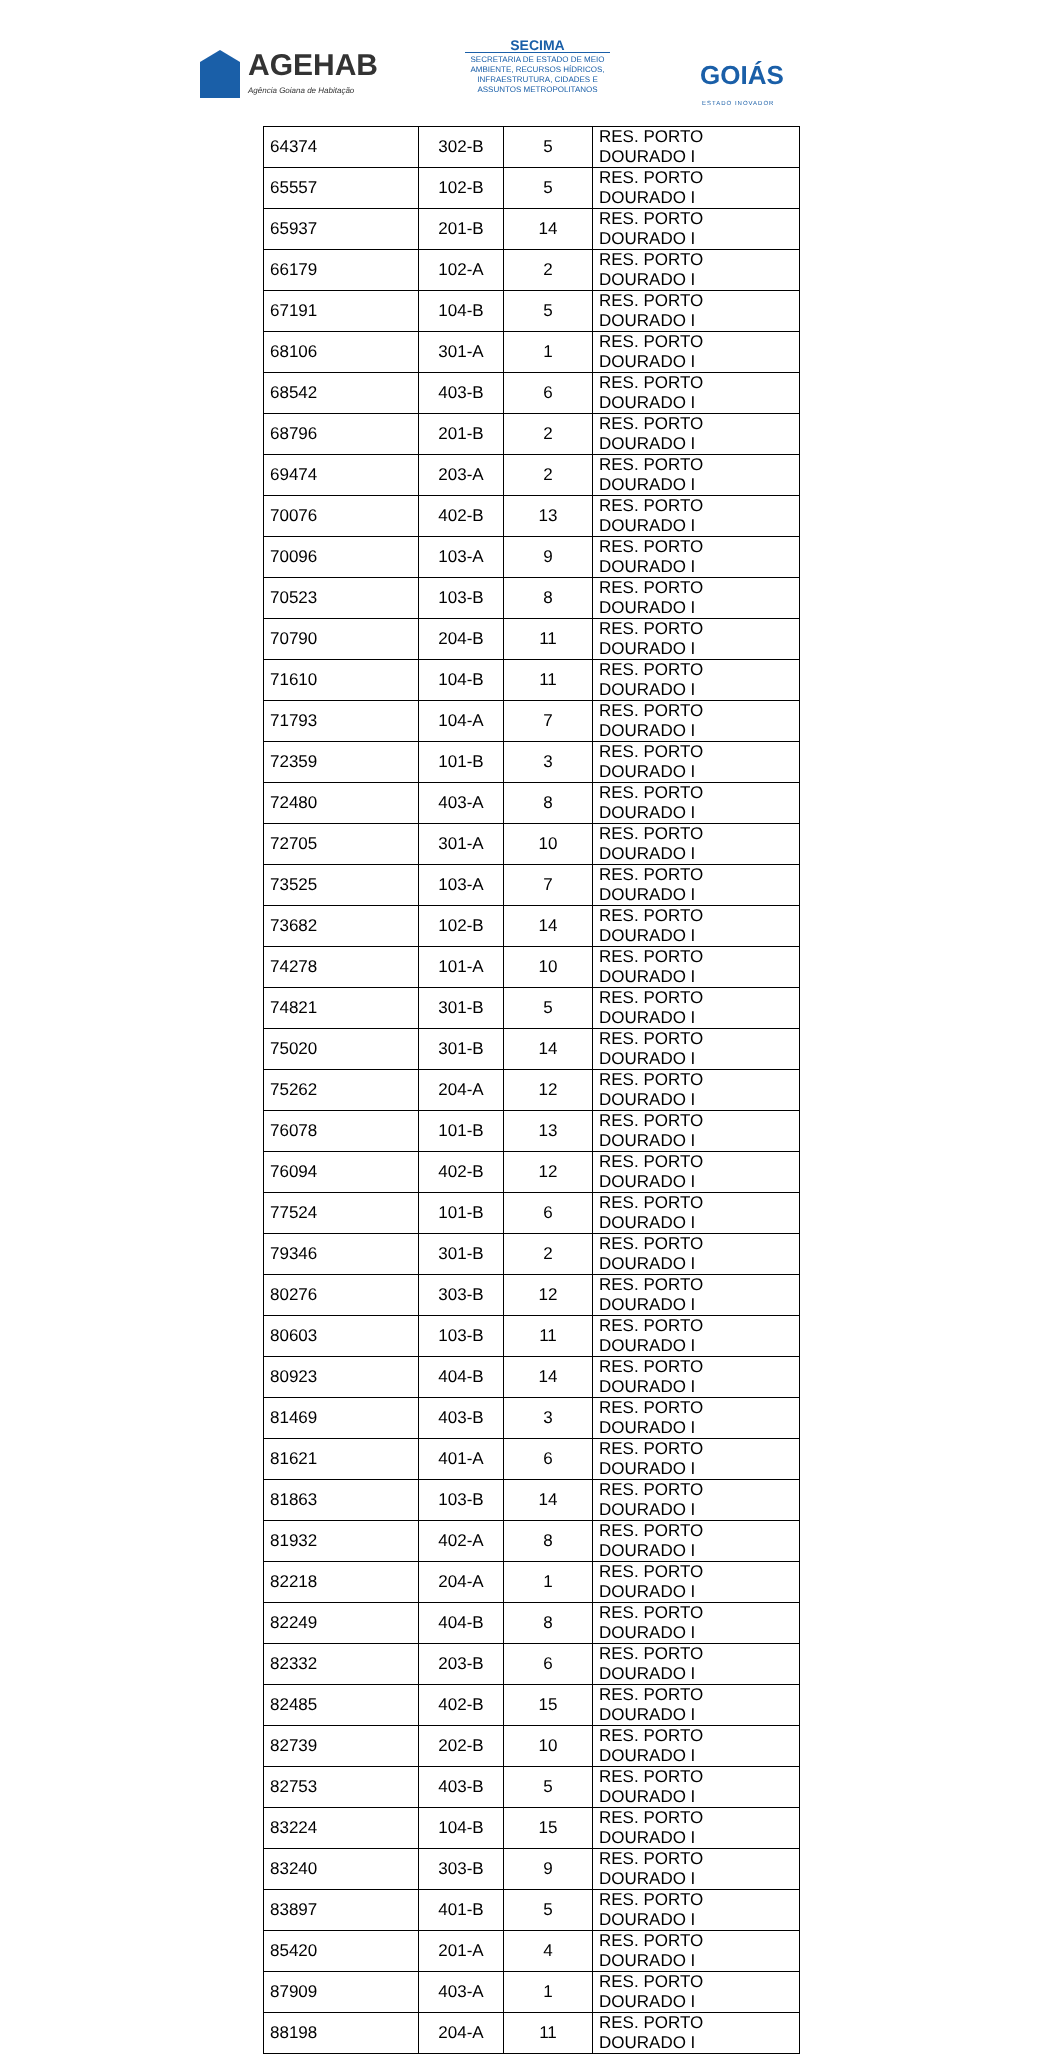AGEHAB
Agência Goiana de Habitação
SECIMA
SECRETARIA DE ESTADO DE MEIO AMBIENTE, RECURSOS HÍDRICOS, INFRAESTRUTURA, CIDADES E ASSUNTOS METROPOLITANOS
GOIÁS
ESTADO INOVADOR
| 64374 | 302-B | 5 | RES. PORTO DOURADO I |
| 65557 | 102-B | 5 | RES. PORTO DOURADO I |
| 65937 | 201-B | 14 | RES. PORTO DOURADO I |
| 66179 | 102-A | 2 | RES. PORTO DOURADO I |
| 67191 | 104-B | 5 | RES. PORTO DOURADO I |
| 68106 | 301-A | 1 | RES. PORTO DOURADO I |
| 68542 | 403-B | 6 | RES. PORTO DOURADO I |
| 68796 | 201-B | 2 | RES. PORTO DOURADO I |
| 69474 | 203-A | 2 | RES. PORTO DOURADO I |
| 70076 | 402-B | 13 | RES. PORTO DOURADO I |
| 70096 | 103-A | 9 | RES. PORTO DOURADO I |
| 70523 | 103-B | 8 | RES. PORTO DOURADO I |
| 70790 | 204-B | 11 | RES. PORTO DOURADO I |
| 71610 | 104-B | 11 | RES. PORTO DOURADO I |
| 71793 | 104-A | 7 | RES. PORTO DOURADO I |
| 72359 | 101-B | 3 | RES. PORTO DOURADO I |
| 72480 | 403-A | 8 | RES. PORTO DOURADO I |
| 72705 | 301-A | 10 | RES. PORTO DOURADO I |
| 73525 | 103-A | 7 | RES. PORTO DOURADO I |
| 73682 | 102-B | 14 | RES. PORTO DOURADO I |
| 74278 | 101-A | 10 | RES. PORTO DOURADO I |
| 74821 | 301-B | 5 | RES. PORTO DOURADO I |
| 75020 | 301-B | 14 | RES. PORTO DOURADO I |
| 75262 | 204-A | 12 | RES. PORTO DOURADO I |
| 76078 | 101-B | 13 | RES. PORTO DOURADO I |
| 76094 | 402-B | 12 | RES. PORTO DOURADO I |
| 77524 | 101-B | 6 | RES. PORTO DOURADO I |
| 79346 | 301-B | 2 | RES. PORTO DOURADO I |
| 80276 | 303-B | 12 | RES. PORTO DOURADO I |
| 80603 | 103-B | 11 | RES. PORTO DOURADO I |
| 80923 | 404-B | 14 | RES. PORTO DOURADO I |
| 81469 | 403-B | 3 | RES. PORTO DOURADO I |
| 81621 | 401-A | 6 | RES. PORTO DOURADO I |
| 81863 | 103-B | 14 | RES. PORTO DOURADO I |
| 81932 | 402-A | 8 | RES. PORTO DOURADO I |
| 82218 | 204-A | 1 | RES. PORTO DOURADO I |
| 82249 | 404-B | 8 | RES. PORTO DOURADO I |
| 82332 | 203-B | 6 | RES. PORTO DOURADO I |
| 82485 | 402-B | 15 | RES. PORTO DOURADO I |
| 82739 | 202-B | 10 | RES. PORTO DOURADO I |
| 82753 | 403-B | 5 | RES. PORTO DOURADO I |
| 83224 | 104-B | 15 | RES. PORTO DOURADO I |
| 83240 | 303-B | 9 | RES. PORTO DOURADO I |
| 83897 | 401-B | 5 | RES. PORTO DOURADO I |
| 85420 | 201-A | 4 | RES. PORTO DOURADO I |
| 87909 | 403-A | 1 | RES. PORTO DOURADO I |
| 88198 | 204-A | 11 | RES. PORTO DOURADO I |